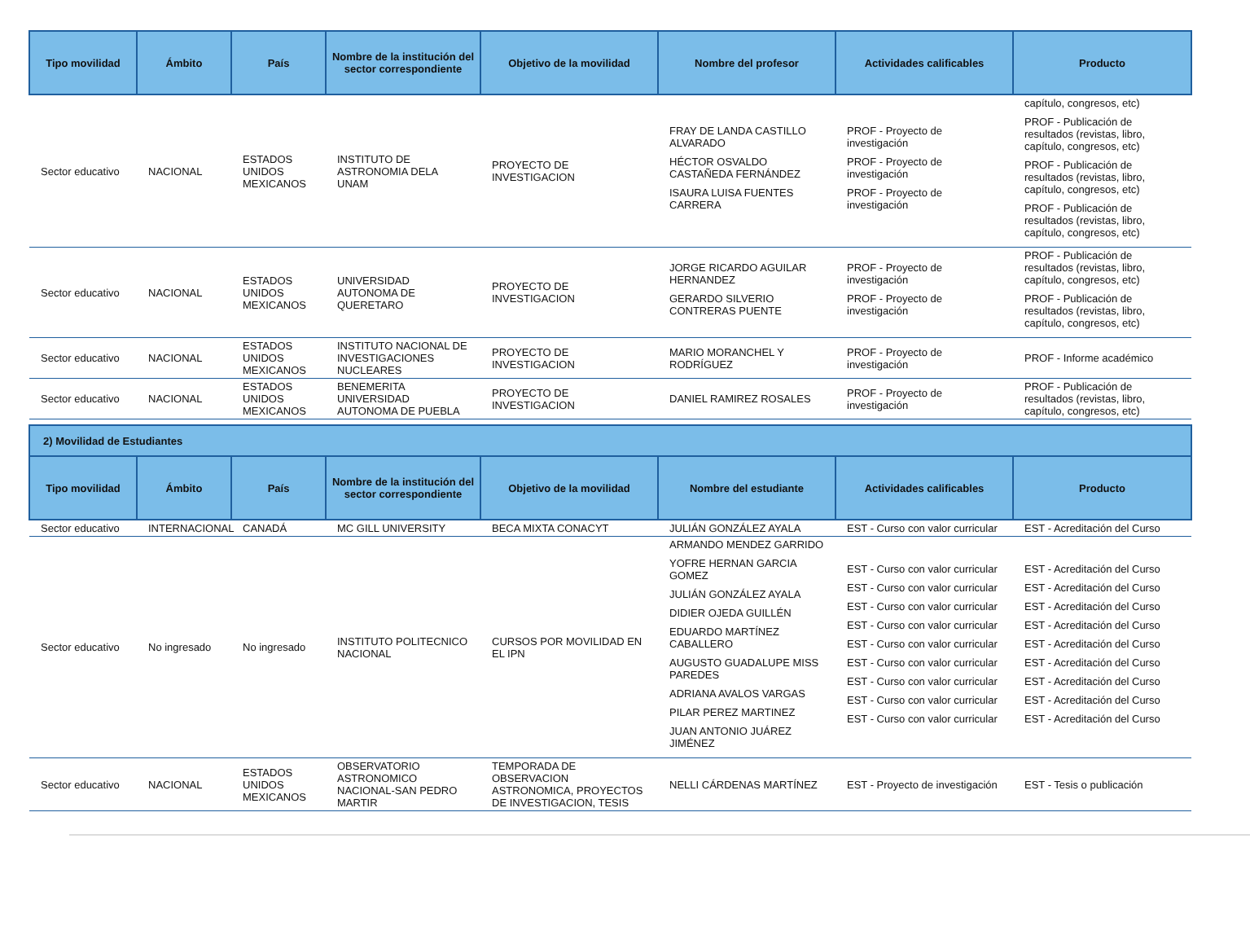| Tipo movilidad | Ámbito | País | Nombre de la institución del sector correspondiente | Objetivo de la movilidad | Nombre del profesor | Actividades calificables | Producto |
| --- | --- | --- | --- | --- | --- | --- | --- |
| Sector educativo | NACIONAL | ESTADOS UNIDOS MEXICANOS | INSTITUTO DE ASTRONOMIA DELA UNAM | PROYECTO DE INVESTIGACION | FRAY DE LANDA CASTILLO ALVARADO HÉCTOR OSVALDO CASTAÑEDA FERNÁNDEZ ISAURA LUISA FUENTES CARRERA | PROF - Proyecto de investigación PROF - Proyecto de investigación PROF - Proyecto de investigación | capítulo, congresos, etc) PROF - Publicación de resultados (revistas, libro, capítulo, congresos, etc) PROF - Publicación de resultados (revistas, libro, capítulo, congresos, etc) PROF - Publicación de resultados (revistas, libro, capítulo, congresos, etc) |
| Sector educativo | NACIONAL | ESTADOS UNIDOS MEXICANOS | UNIVERSIDAD AUTONOMA DE QUERETARO | PROYECTO DE INVESTIGACION | JORGE RICARDO AGUILAR HERNANDEZ GERARDO SILVERIO CONTRERAS PUENTE | PROF - Proyecto de investigación PROF - Proyecto de investigación | PROF - Publicación de resultados (revistas, libro, capítulo, congresos, etc) PROF - Publicación de resultados (revistas, libro, capítulo, congresos, etc) |
| Sector educativo | NACIONAL | ESTADOS UNIDOS MEXICANOS | INSTITUTO NACIONAL DE INVESTIGACIONES NUCLEARES | PROYECTO DE INVESTIGACION | MARIO MORANCHEL Y RODRÍGUEZ | PROF - Proyecto de investigación | PROF - Informe académico |
| Sector educativo | NACIONAL | ESTADOS UNIDOS MEXICANOS | BENEMERITA UNIVERSIDAD AUTONOMA DE PUEBLA | PROYECTO DE INVESTIGACION | DANIEL RAMIREZ ROSALES | PROF - Proyecto de investigación | PROF - Publicación de resultados (revistas, libro, capítulo, congresos, etc) |
| 2) Movilidad de Estudiantes | | | | | | | |
| Tipo movilidad | Ámbito | País | Nombre de la institución del sector correspondiente | Objetivo de la movilidad | Nombre del estudiante | Actividades calificables | Producto |
| Sector educativo | INTERNACIONAL | CANADÁ | MC GILL UNIVERSITY | BECA MIXTA CONACYT | JULIÁN GONZÁLEZ AYALA | EST - Curso con valor curricular | EST - Acreditación del Curso |
| Sector educativo | No ingresado | No ingresado | INSTITUTO POLITECNICO NACIONAL | CURSOS POR MOVILIDAD EN EL IPN | ARMANDO MENDEZ GARRIDO YOFRE HERNAN GARCIA GOMEZ JULIÁN GONZÁLEZ AYALA DIDIER OJEDA GUILLÉN EDUARDO MARTÍNEZ CABALLERO AUGUSTO GUADALUPE MISS PAREDES ADRIANA AVALOS VARGAS PILAR PEREZ MARTINEZ JUAN ANTONIO JUÁREZ JIMÉNEZ | EST - Curso con valor curricular EST - Curso con valor curricular EST - Curso con valor curricular EST - Curso con valor curricular EST - Curso con valor curricular EST - Curso con valor curricular EST - Curso con valor curricular EST - Curso con valor curricular EST - Curso con valor curricular | EST - Acreditación del Curso EST - Acreditación del Curso EST - Acreditación del Curso EST - Acreditación del Curso EST - Acreditación del Curso EST - Acreditación del Curso EST - Acreditación del Curso EST - Acreditación del Curso EST - Acreditación del Curso |
| Sector educativo | NACIONAL | ESTADOS UNIDOS MEXICANOS | OBSERVATORIO ASTRONOMICO NACIONAL-SAN PEDRO MARTIR | TEMPORADA DE OBSERVACION ASTRONOMICA, PROYECTOS DE INVESTIGACION, TESIS | NELLI CÁRDENAS MARTÍNEZ | EST - Proyecto de investigación | EST - Tesis o publicación |